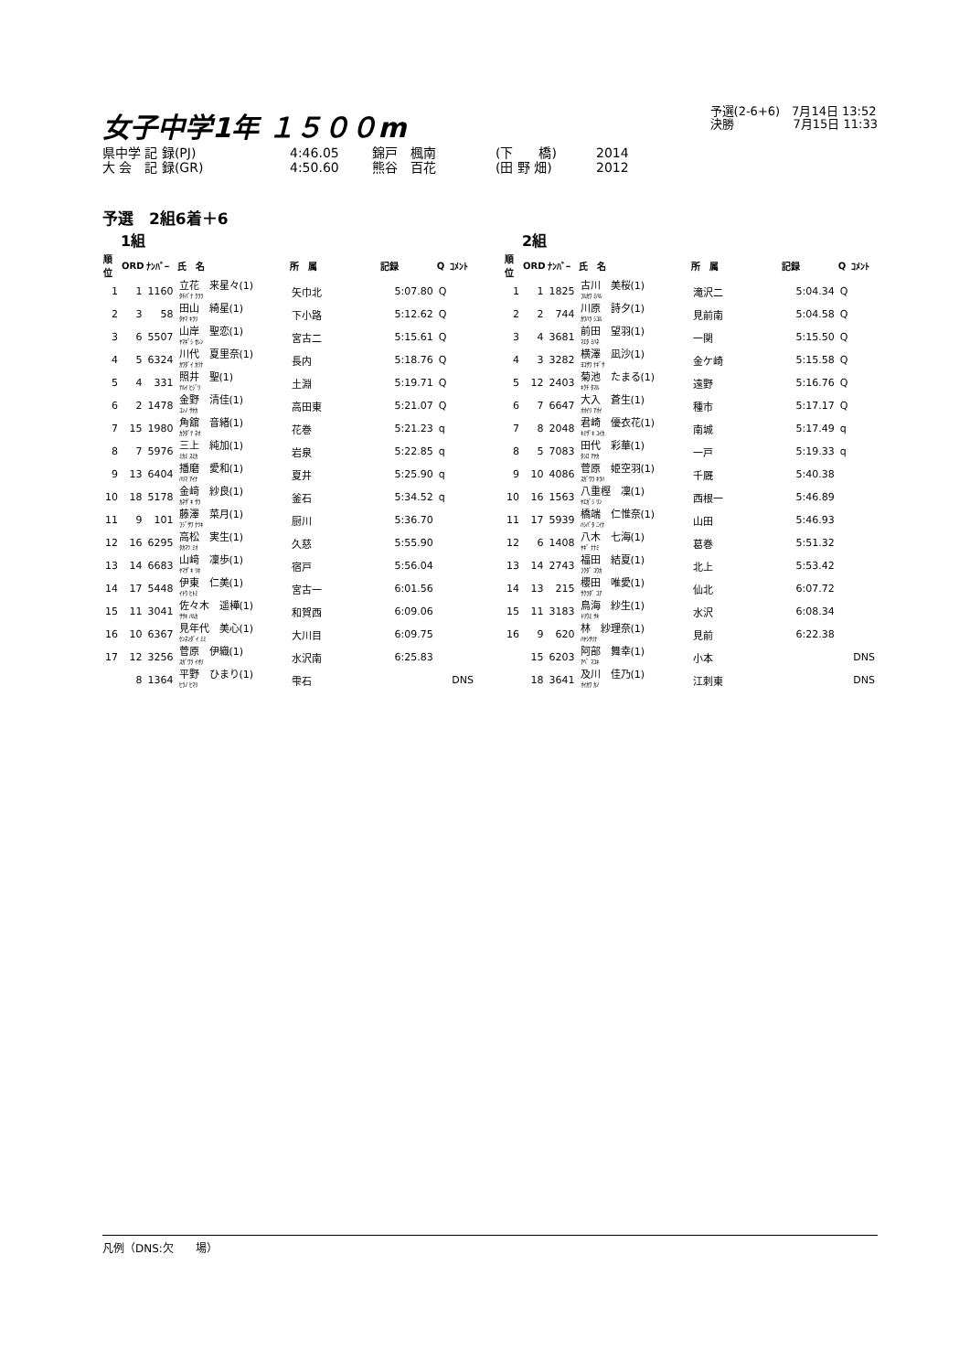女子中学1年 １５００m
予選(2-6+6)　7月14日 13:52
決勝　　　　　7月15日 11:33
県中学 記 録(PJ) 4:46.05 錦戸　楓南 (下　　橋) 2014
大 会　記 録(GR) 4:50.60 熊谷　百花 (田 野 畑) 2012
予選　2組6着＋6
1組
| 順位 | ORD | ﾅﾝﾊﾞｰ | 氏 名 | 所 属 | 記録 | Q | ｺﾒﾝﾄ |
| --- | --- | --- | --- | --- | --- | --- | --- |
| 1 | 1 | 1160 | 立花 来星々(1) ﾀﾁﾊﾞﾅ ｸﾗﾗ | 矢巾北 | 5:07.80 | Q | |
| 2 | 3 | 58 | 田山 綺星(1) ﾀﾔﾏ ｷﾗﾘ | 下小路 | 5:12.62 | Q | |
| 3 | 6 | 5507 | 山岸 聖恋(1) ﾔﾏｷﾞｼ ｾﾚﾝ | 宮古二 | 5:15.61 | Q | |
| 4 | 5 | 6324 | 川代 夏里奈(1) ｶﾜﾀﾞｲ ｶﾘﾅ | 長内 | 5:18.76 | Q | |
| 5 | 4 | 331 | 照井 聖(1) ﾃﾙｲ ﾋｼﾞﾘ | 土淵 | 5:19.71 | Q | |
| 6 | 2 | 1478 | 金野 清佳(1) ｺﾝﾉ ｻﾔｶ | 高田東 | 5:21.07 | Q | |
| 7 | 15 | 1980 | 角舘 音緒(1) ｶｸﾀﾞﾃ ﾈｵ | 花巻 | 5:21.23 | q | |
| 8 | 7 | 5976 | 三上 純加(1) ﾐｶﾐ ｽﾐｶ | 岩泉 | 5:22.85 | q | |
| 9 | 13 | 6404 | 播磨 愛和(1) ﾊﾘﾏ ｱｲﾅ | 夏井 | 5:25.90 | q | |
| 10 | 18 | 5178 | 金﨑 紗良(1) ｶﾈｻﾞｷ ｻﾗ | 釜石 | 5:34.52 | q | |
| 11 | 9 | 101 | 藤澤 菜月(1) ﾌｼﾞｻﾜ ﾅﾂｷ | 厨川 | 5:36.70 | | |
| 12 | 16 | 6295 | 高松 実生(1) ﾀｶﾏﾂ ﾐｵ | 久慈 | 5:55.90 | | |
| 13 | 14 | 6683 | 山﨑 凜歩(1) ﾔﾏｻﾞｷ ﾘﾎ | 宿戸 | 5:56.04 | | |
| 14 | 17 | 5448 | 伊東 仁美(1) ｲﾄｳ ﾋﾄﾐ | 宮古一 | 6:01.56 | | |
| 15 | 11 | 3041 | 佐々木 遥樺(1) ｻｻｷ ﾊﾙｶ | 和賀西 | 6:09.06 | | |
| 16 | 10 | 6367 | 見年代 美心(1) ｹﾝﾈﾝﾀﾞｲ ﾐﾐ | 大川目 | 6:09.75 | | |
| 17 | 12 | 3256 | 菅原 伊織(1) ｽｶﾞﾜﾗ ｲｵﾘ | 水沢南 | 6:25.83 | | |
| | 8 | 1364 | 平野 ひまり(1) ﾋﾗﾉ ﾋﾏﾘ | 雫石 | | | DNS |
2組
| 順位 | ORD | ﾅﾝﾊﾞｰ | 氏 名 | 所 属 | 記録 | Q | ｺﾒﾝﾄ |
| --- | --- | --- | --- | --- | --- | --- | --- |
| 1 | 1 | 1825 | 古川 美桜(1) ﾌﾙｶﾜ ﾐﾊﾙ | 滝沢二 | 5:04.34 | Q | |
| 2 | 2 | 744 | 川原 詩夕(1) ｶﾜﾊﾗ ｼﾕﾙ | 見前南 | 5:04.58 | Q | |
| 3 | 4 | 3681 | 前田 望羽(1) ﾏｴﾀ ﾐﾊﾈ | 一関 | 5:15.50 | Q | |
| 4 | 3 | 3282 | 横澤 凪沙(1) ﾖｺｻﾜ ﾅｷﾞｻ | 金ケ崎 | 5:15.58 | Q | |
| 5 | 12 | 2403 | 菊池 たまる(1) ｷｸﾁ ﾀﾏﾙ | 遠野 | 5:16.76 | Q | |
| 6 | 7 | 6647 | 大入 蒼生(1) ｵｵｲﾘ ｱｵｲ | 種市 | 5:17.17 | Q | |
| 7 | 8 | 2048 | 君崎 優衣花(1) ｷﾐｻﾞｷ ﾕｲｶ | 南城 | 5:17.49 | q | |
| 8 | 5 | 7083 | 田代 彩華(1) ﾀｼﾛ ｱﾔｶ | 一戸 | 5:19.33 | q | |
| 9 | 10 | 4086 | 菅原 姫空羽(1) ｽｶﾞﾜﾗ ｷﾗﾊ | 千厩 | 5:40.38 | | |
| 10 | 16 | 1563 | 八重樫 凜(1) ﾔｴｶﾞｼ ﾘﾝ | 西根一 | 5:46.89 | | |
| 11 | 17 | 5939 | 橋端 仁惟奈(1) ﾊｼﾊﾞﾀ ﾆｲﾅ | 山田 | 5:46.93 | | |
| 12 | 6 | 1408 | 八木 七海(1) ﾔｷﾞ ﾅﾅﾐ | 葛巻 | 5:51.32 | | |
| 13 | 14 | 2743 | 福田 結夏(1) ﾌｸﾀﾞ ﾕｳｶ | 北上 | 5:53.42 | | |
| 14 | 13 | 215 | 櫻田 唯愛(1) ｻｸﾗﾀﾞ ﾕｱ | 仙北 | 6:07.72 | | |
| 15 | 11 | 3183 | 鳥海 紗生(1) ﾄﾘｳﾐ ｻｷ | 水沢 | 6:08.34 | | |
| 16 | 9 | 620 | 林 紗理奈(1) ﾊﾔｼｻﾘﾅ | 見前 | 6:22.38 | | |
| | 15 | 6203 | 阿部 舞幸(1) ｱﾍﾞ ﾏﾕｷ | 小本 | | | DNS |
| | 18 | 3641 | 及川 佳乃(1) ｵｲｶﾜ ｶﾉ | 江刺東 | | | DNS |
凡例（DNS:欠　　場）